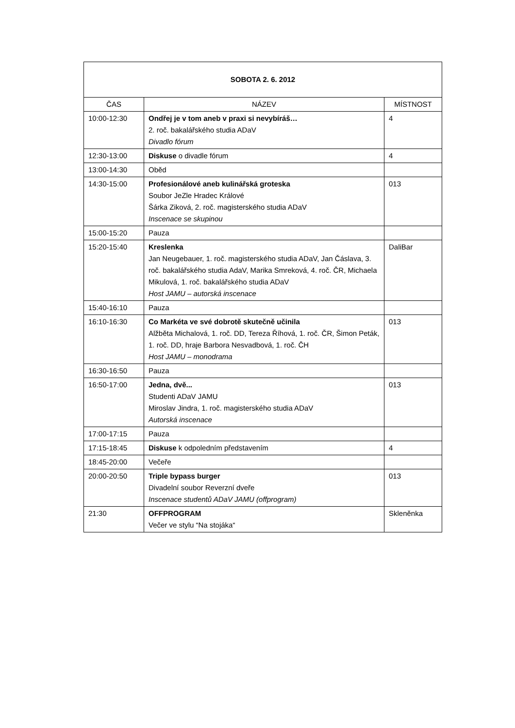| SOBOTA 2. 6. 2012 | | |
| --- | --- | --- |
| ČAS | NÁZEV | MÍSTNOST |
| 10:00-12:30 | Ondřej je v tom aneb v praxi si nevybíráš… 2. roč. bakalářského studia ADaV Divadlo fórum | 4 |
| 12:30-13:00 | Diskuse o divadle fórum | 4 |
| 13:00-14:30 | Oběd | |
| 14:30-15:00 | Profesionálové aneb kulinářská groteska Soubor JeZle Hradec Králové Šárka Ziková, 2. roč. magisterského studia ADaV Inscenace se skupinou | 013 |
| 15:00-15:20 | Pauza | |
| 15:20-15:40 | Kreslenka Jan Neugebauer, 1. roč. magisterského studia ADaV, Jan Čáslava, 3. roč. bakalářského studia AdaV, Marika Smreková, 4. roč. ČR, Michaela Mikulová, 1. roč. bakalářského studia ADaV Host JAMU – autorská inscenace | DaliBar |
| 15:40-16:10 | Pauza | |
| 16:10-16:30 | Co Markéta ve své dobrotě skutečně učinila Alžběta Michalová, 1. roč. DD, Tereza Říhová, 1. roč. ČR, Šimon Peták, 1. roč. DD, hraje Barbora Nesvadbová, 1. roč. ČH Host JAMU – monodrama | 013 |
| 16:30-16:50 | Pauza | |
| 16:50-17:00 | Jedna, dvě... Studenti ADaV JAMU Miroslav Jindra, 1. roč. magisterského studia ADaV Autorská inscenace | 013 |
| 17:00-17:15 | Pauza | |
| 17:15-18:45 | Diskuse k odpoledním představením | 4 |
| 18:45-20:00 | Večeře | |
| 20:00-20:50 | Triple bypass burger Divadelní soubor Reverzní dveře Inscenace studentů ADaV JAMU (offprogram) | 013 |
| 21:30 | OFFPROGRAM Večer ve stylu “Na stojáka“ | Skleněnka |